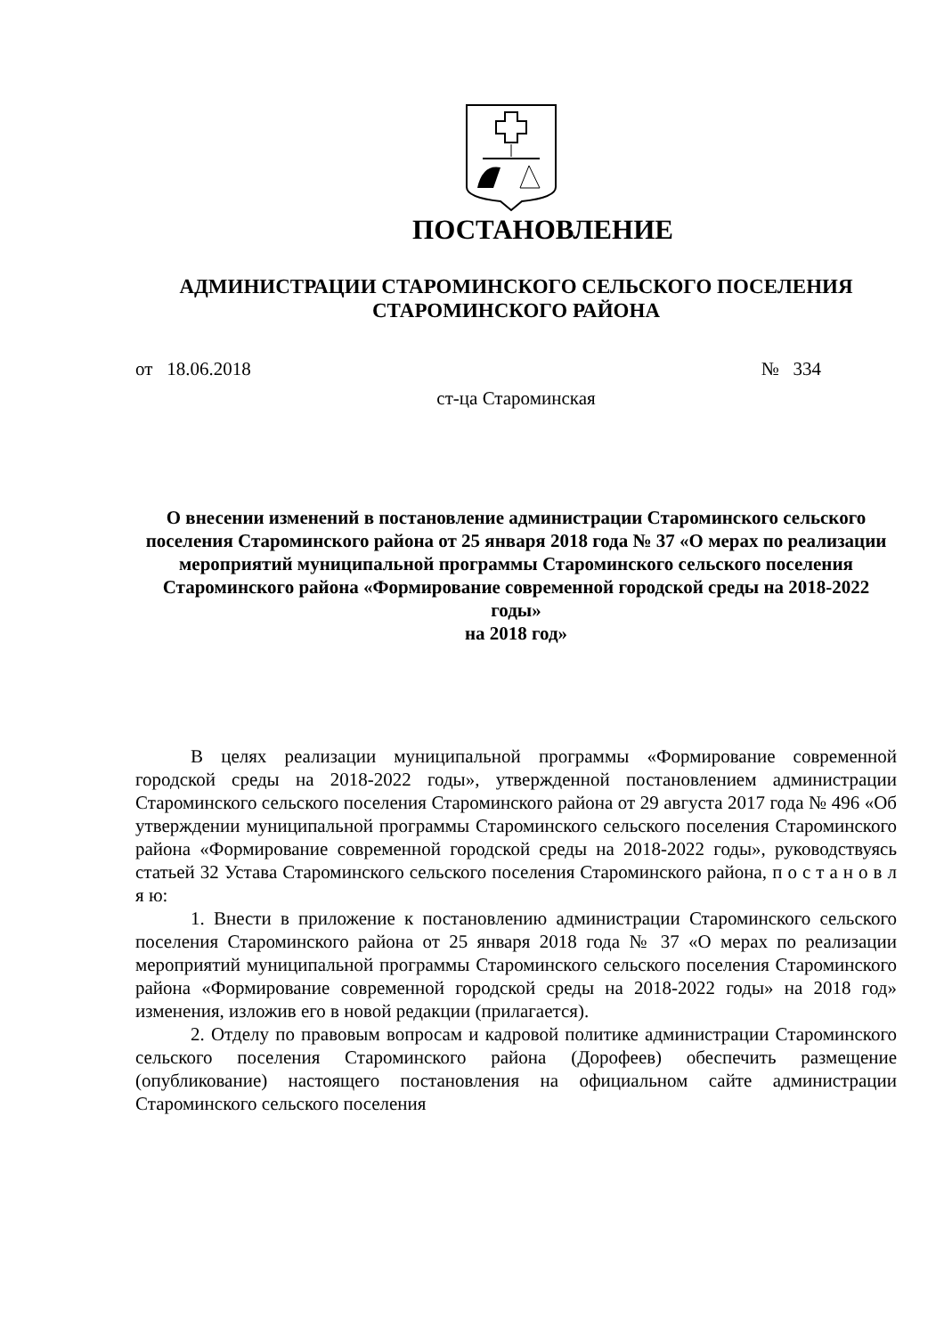ПОСТАНОВЛЕНИЕ
АДМИНИСТРАЦИИ СТАРОМИНСКОГО СЕЛЬСКОГО ПОСЕЛЕНИЯ
СТАРОМИНСКОГО РАЙОНА
от 18.06.2018 № 334
ст-ца Староминская
О внесении изменений в постановление администрации Староминского сельского поселения Староминского района от 25 января 2018 года № 37 «О мерах по реализации мероприятий муниципальной программы Староминского сельского поселения Староминского района «Формирование современной городской среды на 2018-2022 годы»
на 2018 год»
В целях реализации муниципальной программы «Формирование современной городской среды на 2018-2022 годы», утвержденной постановлением администрации Староминского сельского поселения Староминского района от 29 августа 2017 года № 496 «Об утверждении муниципальной программы Староминского сельского поселения Староминского района «Формирование современной городской среды на 2018-2022 годы», руководствуясь статьей 32 Устава Староминского сельского поселения Староминского района, п о с т а н о в л я ю:
1. Внести в приложение к постановлению администрации Староминского сельского поселения Староминского района от 25 января 2018 года № 37 «О мерах по реализации мероприятий муниципальной программы Староминского сельского поселения Староминского района «Формирование современной городской среды на 2018-2022 годы» на 2018 год» изменения, изложив его в новой редакции (прилагается).
2. Отделу по правовым вопросам и кадровой политике администрации Староминского сельского поселения Староминского района (Дорофеев) обеспечить размещение (опубликование) настоящего постановления на официальном сайте администрации Староминского сельского поселения